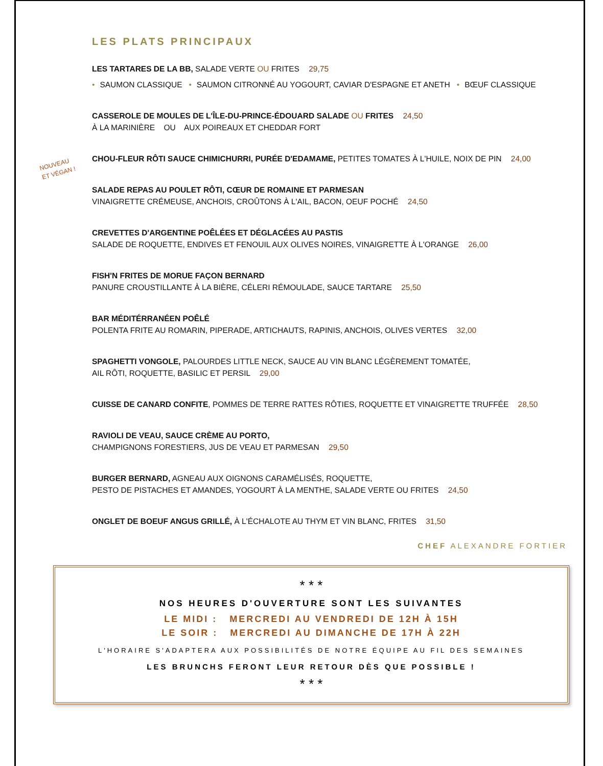NOUVEAU
ET VÉGAN !
LES PLATS PRINCIPAUX
LES TARTARES DE LA BB, SALADE VERTE OU FRITES 29,75
• SAUMON CLASSIQUE • SAUMON CITRONNÉ AU YOGOURT, CAVIAR D'ESPAGNE ET ANETH • BŒUF CLASSIQUE
CASSEROLE DE MOULES DE L'ÎLE-DU-PRINCE-ÉDOUARD SALADE OU FRITES 24,50
À LA MARINIÈRE OU AUX POIREAUX ET CHEDDAR FORT
CHOU-FLEUR RÔTI SAUCE CHIMICHURRI, PURÉE D'EDAMAME, PETITES TOMATES À L'HUILE, NOIX DE PIN 24,00
SALADE REPAS AU POULET RÔTI, CŒUR DE ROMAINE ET PARMESAN
VINAIGRETTE CRÉMEUSE, ANCHOIS, CROÛTONS À L'AIL, BACON, OEUF POCHÉ 24,50
CREVETTES D'ARGENTINE POÊLÉES ET DÉGLACÉES AU PASTIS
SALADE DE ROQUETTE, ENDIVES ET FENOUIL AUX OLIVES NOIRES, VINAIGRETTE À L'ORANGE 26,00
FISH'N FRITES DE MORUE FAÇON BERNARD
PANURE CROUSTILLANTE À LA BIÈRE, CÉLERI RÉMOULADE, SAUCE TARTARE 25,50
BAR MÉDITÉRRANÉEN POÊLÉ
POLENTA FRITE AU ROMARIN, PIPERADE, ARTICHAUTS, RAPINIS, ANCHOIS, OLIVES VERTES 32,00
SPAGHETTI VONGOLE, PALOURDES LITTLE NECK, SAUCE AU VIN BLANC LÉGÈREMENT TOMATÉE,
AIL RÔTI, ROQUETTE, BASILIC ET PERSIL 29,00
CUISSE DE CANARD CONFITE, POMMES DE TERRE RATTES RÔTIES, ROQUETTE ET VINAIGRETTE TRUFFÉE 28,50
RAVIOLI DE VEAU, SAUCE CRÈME AU PORTO,
CHAMPIGNONS FORESTIERS, JUS DE VEAU ET PARMESAN 29,50
BURGER BERNARD, AGNEAU AUX OIGNONS CARAMÉLISÉS, ROQUETTE,
PESTO DE PISTACHES ET AMANDES, YOGOURT À LA MENTHE, SALADE VERTE OU FRITES 24,50
ONGLET DE BOEUF ANGUS GRILLÉ, À L'ÉCHALOTE AU THYM ET VIN BLANC, FRITES 31,50
CHEF ALEXANDRE FORTIER
* * *
NOS HEURES D'OUVERTURE SONT LES SUIVANTES
LE MIDI : MERCREDI AU VENDREDI DE 12H À 15H
LE SOIR : MERCREDI AU DIMANCHE DE 17H À 22H
L'HORAIRE S'ADAPTERA AUX POSSIBILITÉS DE NOTRE ÉQUIPE AU FIL DES SEMAINES
LES BRUNCHS FERONT LEUR RETOUR DÈS QUE POSSIBLE !
* * *